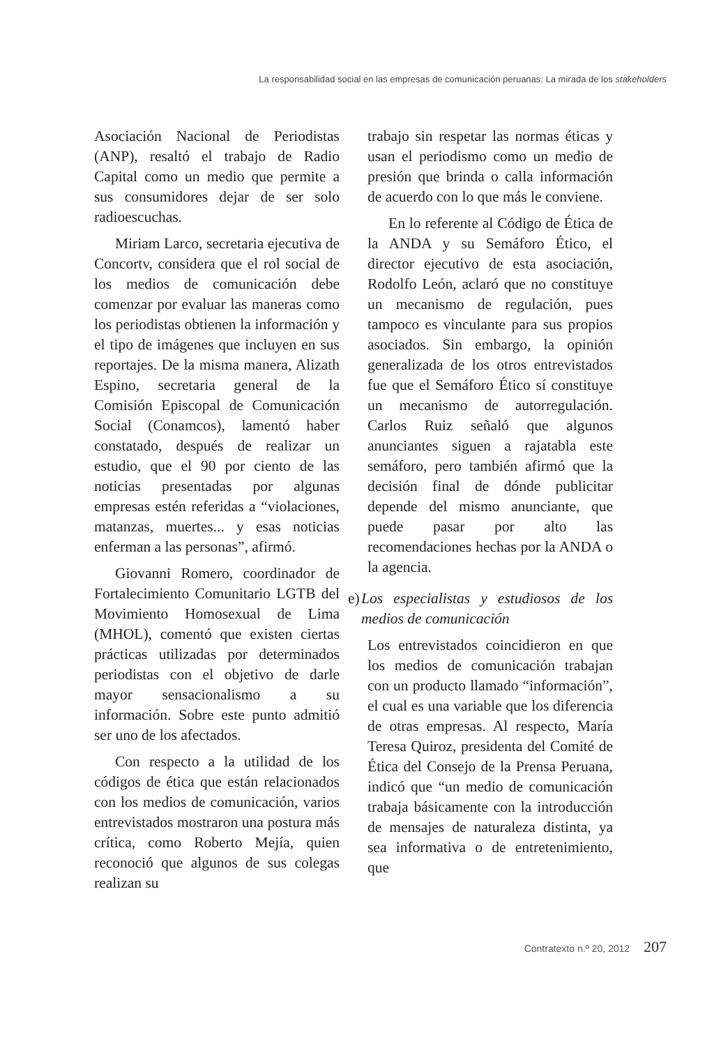La responsabilidad social en las empresas de comunicación peruanas: La mirada de los stakeholders
Asociación Nacional de Periodistas (ANP), resaltó el trabajo de Radio Capital como un medio que permite a sus consumidores dejar de ser solo radioescuchas.
Miriam Larco, secretaria ejecutiva de Concortv, considera que el rol social de los medios de comunicación debe comenzar por evaluar las maneras como los periodistas obtienen la información y el tipo de imágenes que incluyen en sus reportajes. De la misma manera, Alizath Espino, secretaria general de la Comisión Episcopal de Comunicación Social (Conamcos), lamentó haber constatado, después de realizar un estudio, que el 90 por ciento de las noticias presentadas por algunas empresas estén referidas a “violaciones, matanzas, muertes... y esas noticias enferman a las personas”, afirmó.
Giovanni Romero, coordinador de Fortalecimiento Comunitario LGTB del Movimiento Homosexual de Lima (MHOL), comentó que existen ciertas prácticas utilizadas por determinados periodistas con el objetivo de darle mayor sensacionalismo a su información. Sobre este punto admitió ser uno de los afectados.
Con respecto a la utilidad de los códigos de ética que están relacionados con los medios de comunicación, varios entrevistados mostraron una postura más crítica, como Roberto Mejía, quien reconoció que algunos de sus colegas realizan su
trabajo sin respetar las normas éticas y usan el periodismo como un medio de presión que brinda o calla información de acuerdo con lo que más le conviene.
En lo referente al Código de Ética de la ANDA y su Semáforo Ético, el director ejecutivo de esta asociación, Rodolfo León, aclaró que no constituye un mecanismo de regulación, pues tampoco es vinculante para sus propios asociados. Sin embargo, la opinión generalizada de los otros entrevistados fue que el Semáforo Ético sí constituye un mecanismo de autorregulación. Carlos Ruiz señaló que algunos anunciantes siguen a rajatabla este semáforo, pero también afirmó que la decisión final de dónde publicitar depende del mismo anunciante, que puede pasar por alto las recomendaciones hechas por la ANDA o la agencia.
e) Los especialistas y estudiosos de los medios de comunicación
Los entrevistados coincidieron en que los medios de comunicación trabajan con un producto llamado “información”, el cual es una variable que los diferencia de otras empresas. Al respecto, María Teresa Quiroz, presidenta del Comité de Ética del Consejo de la Prensa Peruana, indicó que “un medio de comunicación trabaja básicamente con la introducción de mensajes de naturaleza distinta, ya sea informativa o de entretenimiento, que
Contratexto n.º 20, 2012 207